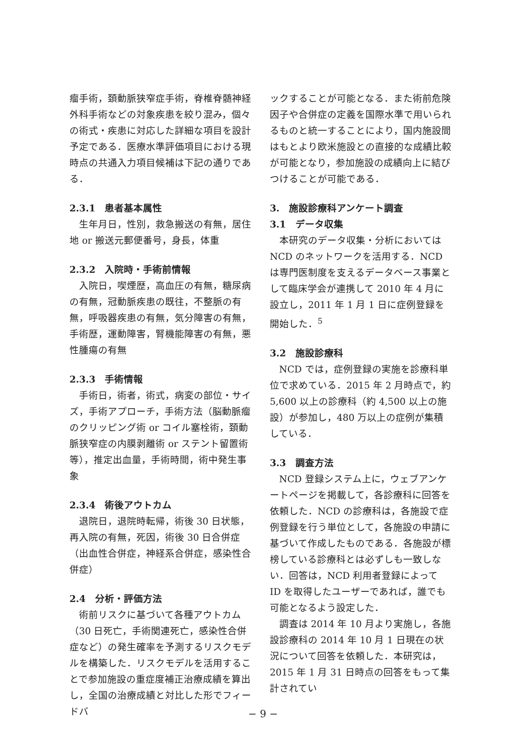瘤手術，頚動脈狭窄症手術，脊椎脊髄神経外科手術などの対象疾患を絞り混み，個々の術式・疾患に対応した詳細な項目を設計予定である．医療水準評価項目における現時点の共通入力項目候補は下記の通りである．
2.3.1　患者基本属性
生年月日，性別，救急搬送の有無，居住地 or 搬送元郵便番号，身長，体重
2.3.2　入院時・手術前情報
入院日，喫煙歴，高血圧の有無，糖尿病の有無，冠動脈疾患の既往，不整脈の有無，呼吸器疾患の有無，気分障害の有無，手術歴，運動障害，腎機能障害の有無，悪性腫瘍の有無
2.3.3　手術情報
手術日，術者，術式，病変の部位・サイズ，手術アプローチ，手術方法（脳動脈瘤のクリッピング術 or コイル塞栓術，頚動脈狭窄症の内膜剥離術 or ステント留置術等），推定出血量，手術時間，術中発生事象
2.3.4　術後アウトカム
退院日，退院時転帰，術後 30 日状態，再入院の有無，死因，術後 30 日合併症（出血性合併症，神経系合併症，感染性合併症）
2.4　分析・評価方法
術前リスクに基づいて各種アウトカム（30 日死亡，手術関連死亡，感染性合併症など）の発生確率を予測するリスクモデルを構築した．リスクモデルを活用することで参加施設の重症度補正治療成績を算出し，全国の治療成績と対比した形でフィードバ
ックすることが可能となる．また術前危険因子や合併症の定義を国際水準で用いられるものと統一することにより，国内施設間はもとより欧米施設との直接的な成績比較が可能となり，参加施設の成績向上に結びつけることが可能である．
3.　施設診療科アンケート調査
3.1　データ収集
本研究のデータ収集・分析においては NCD のネットワークを活用する．NCD は専門医制度を支えるデータベース事業として臨床学会が連携して 2010 年 4 月に設立し，2011 年 1 月 1 日に症例登録を開始した．<sup>5</sup>
3.2　施設診療科
NCD では，症例登録の実施を診療科単位で求めている．2015 年 2 月時点で，約 5,600 以上の診療科（約 4,500 以上の施設）が参加し，480 万以上の症例が集積している．
3.3　調査方法
NCD 登録システム上に，ウェブアンケートページを掲載して，各診療科に回答を依頼した．NCD の診療科は，各施設で症例登録を行う単位として，各施設の申請に基づいて作成したものである．各施設が標榜している診療科とは必ずしも一致しない．回答は，NCD 利用者登録によって ID を取得したユーザーであれば，誰でも可能となるよう設定した．
調査は 2014 年 10 月より実施し，各施設診療科の 2014 年 10 月 1 日現在の状況について回答を依頼した．本研究は，2015 年 1 月 31 日時点の回答をもって集計されてい
− 9 −